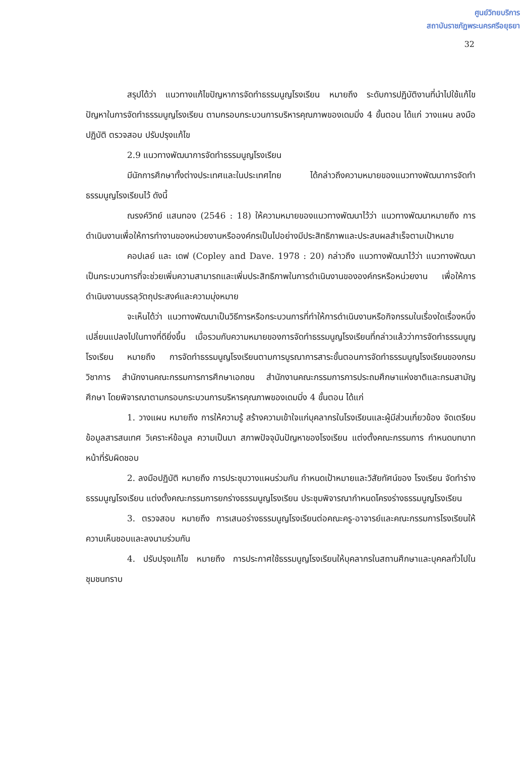ศูนย์วิทยบริการ
สถาบันราชภัฏพระนครศรีอยุธยา
32
สรุปได้ว่า แนวทางแก้ไขปัญหาการจัดทำธรรมนูญโรงเรียน หมายถึง ระดับการปฏิบัติงานที่นำไปใช้แก้ไขปัญหาในการจัดทำธรรมนูญโรงเรียน ตามกรอบกระบวนการบริหารคุณภาพของเดมมิ่ง 4 ขั้นตอน ได้แก่ วางแผน ลงมือปฏิบัติ ตรวจสอบ ปรับปรุงแก้ไข
2.9 แนวทางพัฒนาการจัดทำธรรมนูญโรงเรียน
มีนักการศึกษาทั้งต่างประเทศและในประเทศไทย ได้กล่าวถึงความหมายของแนวทางพัฒนาการจัดทำธรรมนูญโรงเรียนไว้ ดังนี้
ณรงค์วิทย์ แสนทอง (2546 : 18) ให้ความหมายของแนวทางพัฒนาไว้ว่า แนวทางพัฒนาหมายถึง การดำเนินงานเพื่อให้การทำงานของหน่วยงานหรือองค์กรเป็นไปอย่างมีประสิทธิภาพและประสบผลสำเร็จตามเป้าหมาย
คอปเลย์ และ เดฟ (Copley and Dave. 1978 : 20) กล่าวถึง แนวทางพัฒนาไว้ว่า แนวทางพัฒนาเป็นกระบวนการที่จะช่วยเพิ่มความสามารถและเพิ่มประสิทธิภาพในการดำเนินงานขององค์กรหรือหน่วยงาน เพื่อให้การดำเนินงานบรรลุวัตถุประสงค์และความมุ่งหมาย
จะเห็นได้ว่า แนวทางพัฒนาเป็นวิธีการหรือกระบวนการที่ทำให้การดำเนินงานหรือกิจกรรมในเรื่องใดเรื่องหนึ่งเปลี่ยนแปลงไปในทางที่ดียิ่งขึ้น เมื่อรวมกับความหมายของการจัดทำธรรมนูญโรงเรียนที่กล่าวแล้วว่าการจัดทำธรรมนูญโรงเรียน หมายถึง การจัดทำธรรมนูญโรงเรียนตามการบูรณาการสาระขั้นตอนการจัดทำธรรมนูญโรงเรียนของกรมวิชาการ สำนักงานคณะกรรมการการศึกษาเอกชน สำนักงานคณะกรรมการการประถมศึกษาแห่งชาติและกรมสามัญศึกษา โดยพิจารณาตามกรอบกระบวนการบริหารคุณภาพของเดมมิ่ง 4 ขั้นตอน ได้แก่
1. วางแผน หมายถึง การให้ความรู้ สร้างความเข้าใจแก่บุคลากรในโรงเรียนและผู้มีส่วนเกี่ยวข้อง จัดเตรียมข้อมูลสารสนเทศ วิเคราะห์ข้อมูล ความเป็นมา สภาพปัจจุบันปัญหาของโรงเรียน แต่งตั้งคณะกรรมการ กำหนดบทบาทหน้าที่รับผิดชอบ
2. ลงมือปฏิบัติ หมายถึง การประชุมวางแผนร่วมกัน กำหนดเป้าหมายและวิสัยทัศน์ของ โรงเรียน จัดทำร่างธรรมนูญโรงเรียน แต่งตั้งคณะกรรมการยกร่างธรรมนูญโรงเรียน ประชุมพิจารณากำหนดโครงร่างธรรมนูญโรงเรียน
3. ตรวจสอบ หมายถึง การเสนอร่างธรรมนูญโรงเรียนต่อคณะครู-อาจารย์และคณะกรรมการโรงเรียนให้ความเห็นชอบและลงนามร่วมกัน
4. ปรับปรุงแก้ไข หมายถึง การประกาศใช้ธรรมนูญโรงเรียนให้บุคลากรในสถานศึกษาและบุคคลทั่วไปในชุมชนทราบ